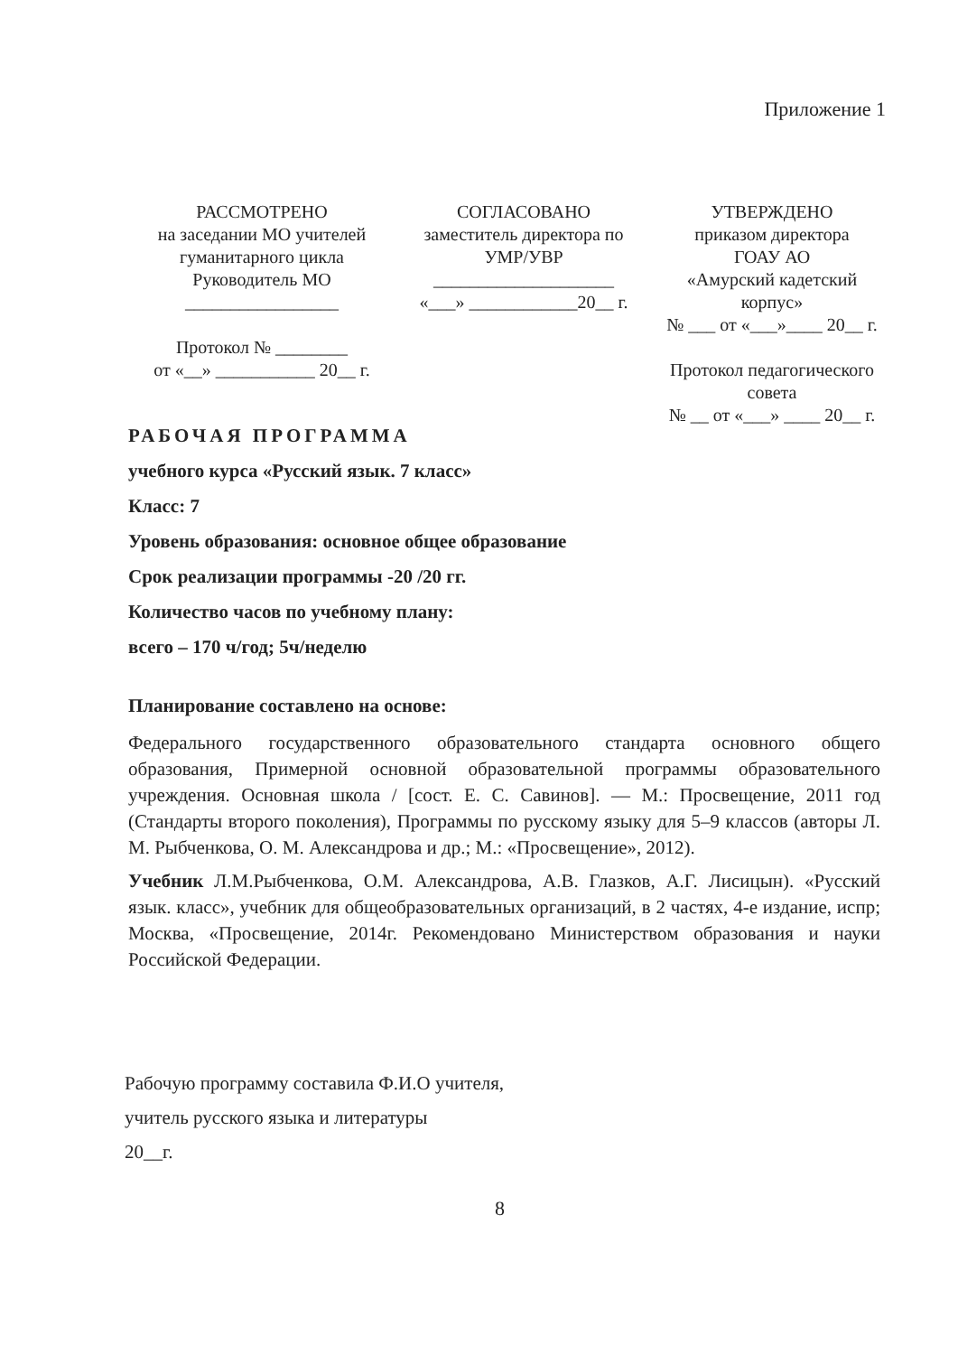Приложение 1
РАССМОТРЕНО
на заседании МО учителей
гуманитарного цикла
Руководитель МО
_________________
Протокол № ________
от «__» ___________ 20__ г.
СОГЛАСОВАНО
заместитель директора по
УМР/УВР
____________________
«___» ____________20__ г.
УТВЕРЖДЕНО
приказом директора
ГОАУ АО
«Амурский кадетский
корпус»
№ ___ от «___»____ 20__ г.
Протокол педагогического
совета
№ __ от «___» ____ 20__ г.
РАБОЧАЯ ПРОГРАММА
учебного курса «Русский язык. 7 класс»
Класс: 7
Уровень образования: основное общее образование
Срок реализации программы -20 /20 гг.
Количество часов по учебному плану:
всего – 170 ч/год; 5ч/неделю
Планирование составлено на основе:
Федерального государственного образовательного стандарта основного общего образования, Примерной основной образовательной программы образовательного учреждения. Основная школа / [сост. Е. С. Савинов]. — М.: Просвещение, 2011 год (Стандарты второго поколения), Программы по русскому языку для 5–9 классов (авторы Л. М. Рыбченкова, О. М. Александрова и др.; М.: «Просвещение», 2012).
Учебник Л.М.Рыбченкова, О.М. Александрова, А.В. Глазков, А.Г. Лисицын). «Русский язык. класс», учебник для общеобразовательных организаций, в 2 частях, 4-е издание, испр; Москва, «Просвещение, 2014г. Рекомендовано Министерством образования и науки Российской Федерации.
Рабочую программу составила Ф.И.О учителя,
учитель русского языка и литературы
20__г.
8